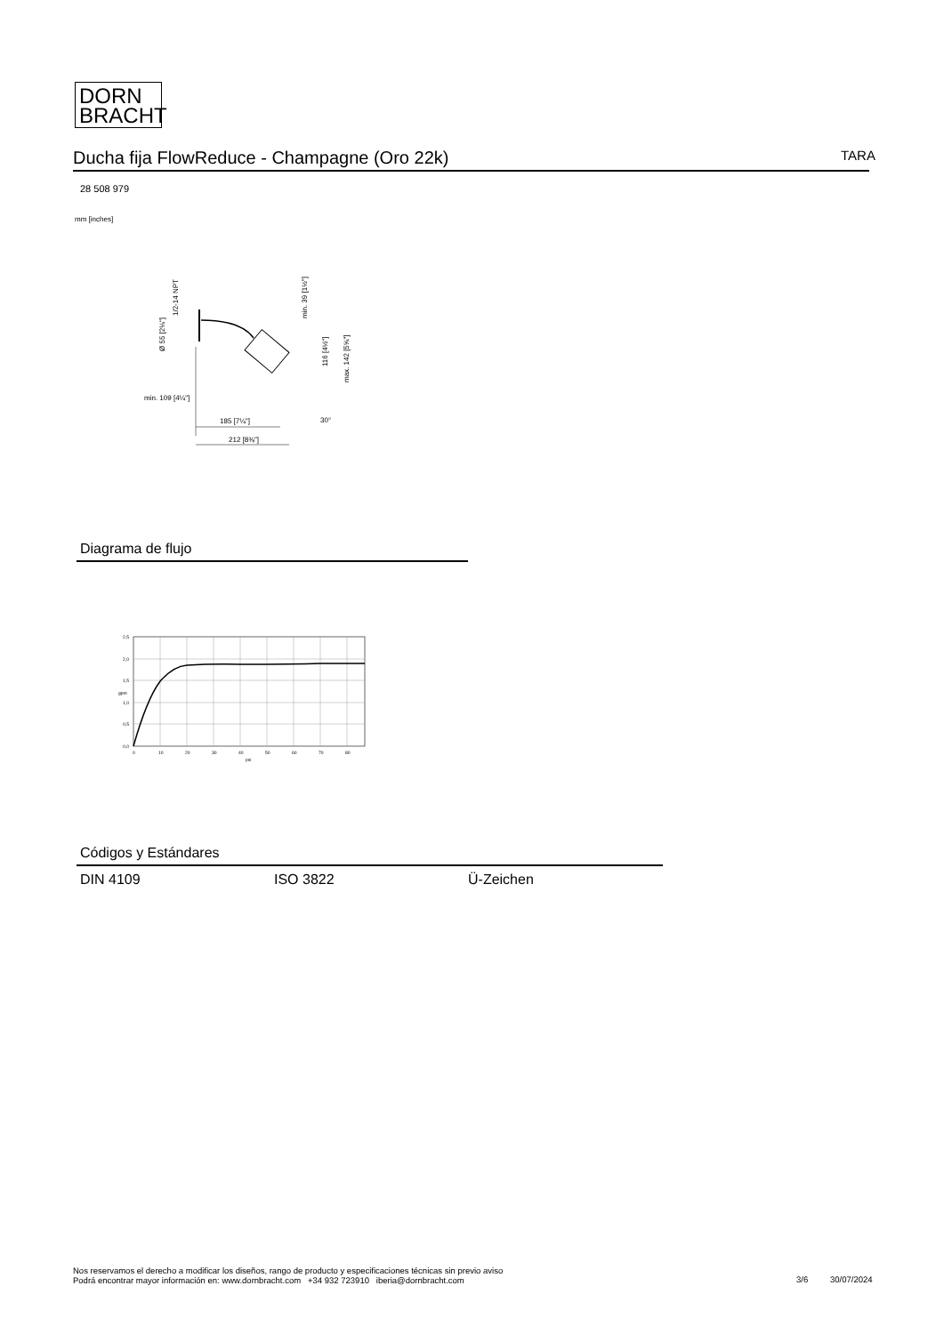DORN
BRACHT
Ducha fija FlowReduce - Champagne (Oro 22k) TARA
28 508 979
mm [inches]
185 [7¼"]
212 [8⅜"]
min. 109 [4¼"]
Ø 55 [2⅛"]
1/2-14 NPT
min. 39 [1½"]
116 [4½"]
max. 142 [5⅝"]
30°
Diagrama de flujo
2,5
2,0
1,5
1,0
0,5
0,0
0
10
20
30
40
50
60
70
80
psi
gpm
Códigos y Estándares
DIN 4109 ISO 3822 Ü-Zeichen
Nos reservamos el derecho a modificar los diseños, rango de producto y especificaciones técnicas sin previo aviso
Podrá encontrar mayor información en: www.dornbracht.com +34 932 723910 iberia@dornbracht.com
3/6 30/07/2024